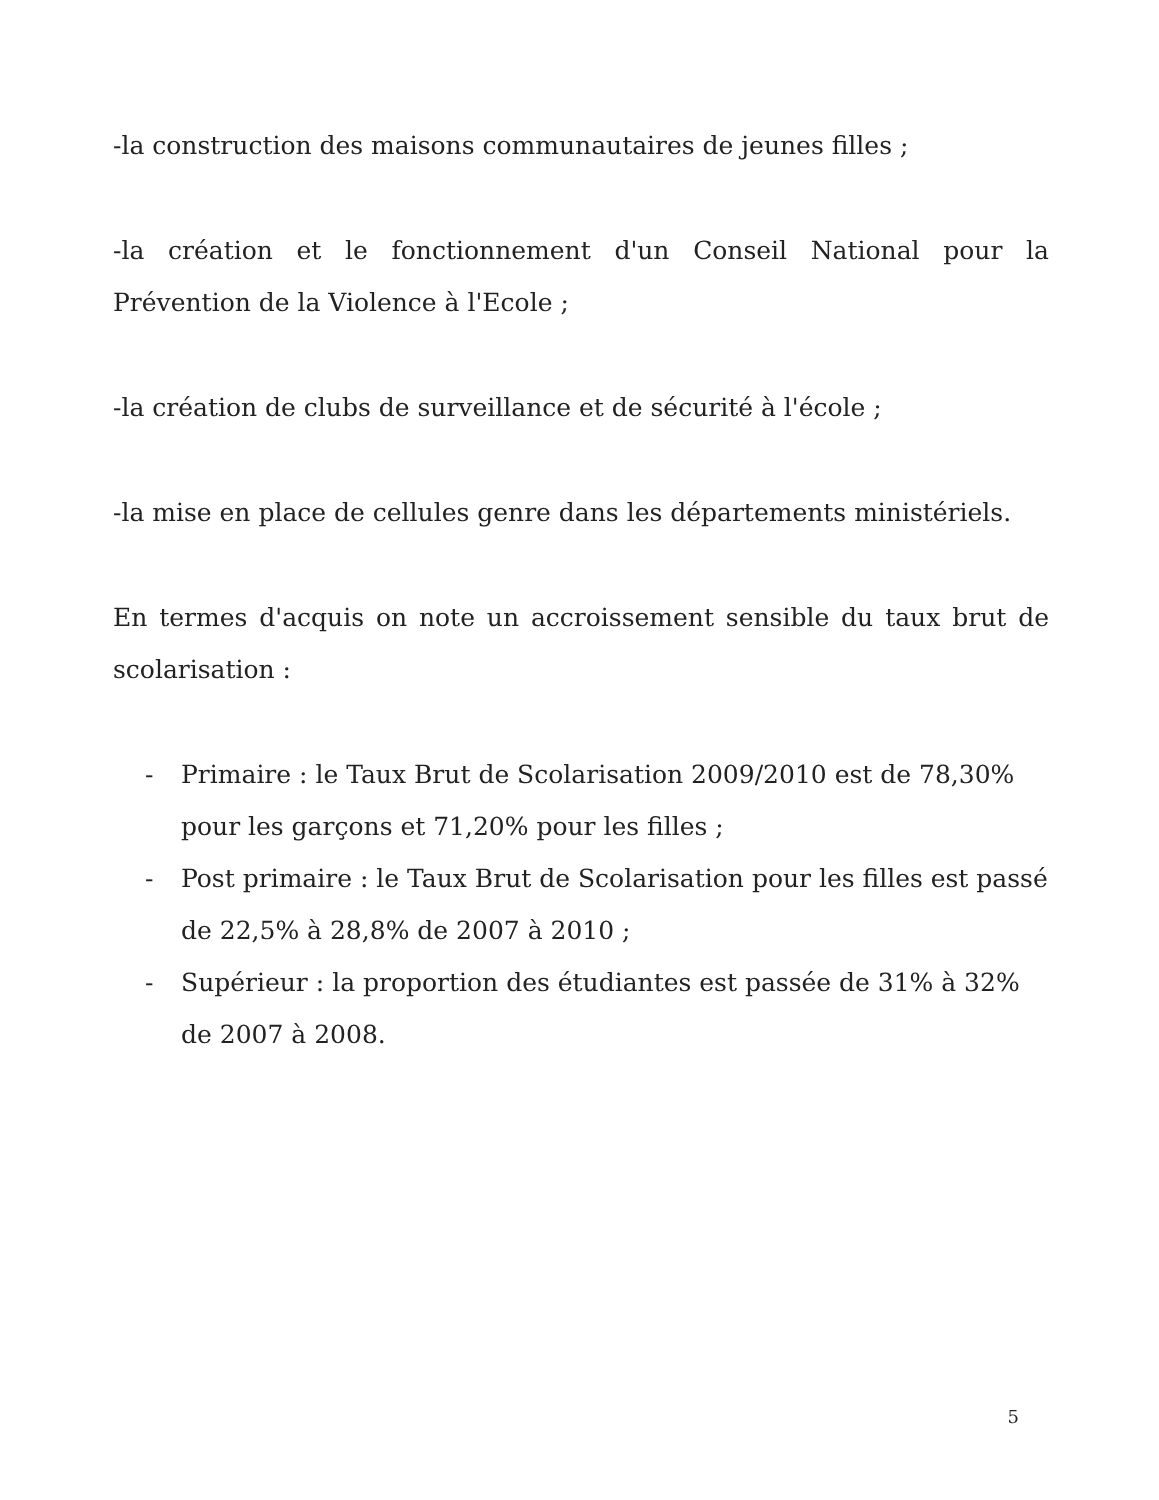-la construction des maisons communautaires de jeunes filles ;
-la création et le fonctionnement d'un Conseil National pour la Prévention de la Violence à l'Ecole ;
-la création de clubs de surveillance et de sécurité à l'école ;
-la mise en place de cellules genre dans les départements ministériels.
En termes d'acquis on note un accroissement sensible du taux brut de scolarisation :
- Primaire : le Taux Brut de Scolarisation 2009/2010 est de 78,30% pour les garçons et 71,20% pour les filles ;
- Post primaire : le Taux Brut de Scolarisation pour les filles est passé de 22,5% à 28,8% de 2007 à 2010 ;
- Supérieur : la proportion des étudiantes est passée de 31% à 32% de 2007 à 2008.
5